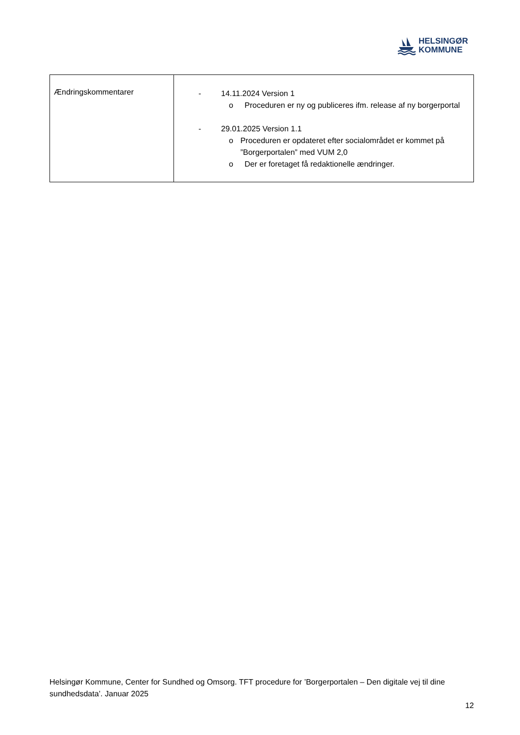HELSINGØR
KOMMUNE
| Ændringskommentarer | - 14.11.2024 Version 1 o Proceduren er ny og publiceres ifm. release af ny borgerportal - 29.01.2025 Version 1.1 o Proceduren er opdateret efter socialområdet er kommet på ”Borgerportalen” med VUM 2,0 o Der er foretaget få redaktionelle ændringer. |
Helsingør Kommune, Center for Sundhed og Omsorg. TFT procedure for ’Borgerportalen – Den digitale vej til dine sundhedsdata’. Januar 2025
12